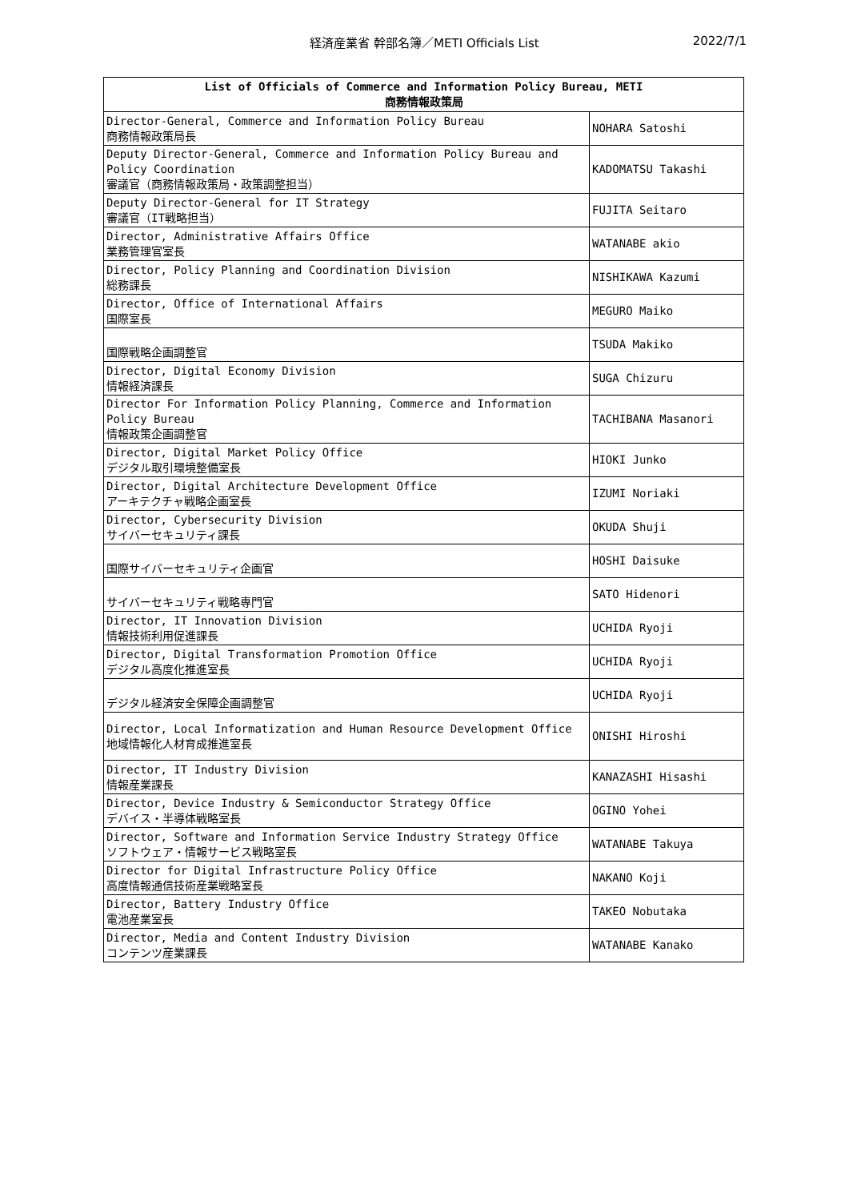経済産業省 幹部名簿／METI Officials List
2022/7/1
| List of Officials of Commerce and Information Policy Bureau, METI 商務情報政策局 | |
| --- | --- |
| Director-General, Commerce and Information Policy Bureau 商務情報政策局長 | NOHARA Satoshi |
| Deputy Director-General, Commerce and Information Policy Bureau and Policy Coordination 審議官（商務情報政策局・政策調整担当） | KADOMATSU Takashi |
| Deputy Director-General for IT Strategy 審議官（IT戦略担当） | FUJITA Seitaro |
| Director, Administrative Affairs Office 業務管理官室長 | WATANABE akio |
| Director, Policy Planning and Coordination Division 総務課長 | NISHIKAWA Kazumi |
| Director, Office of International Affairs 国際室長 | MEGURO Maiko |
| 国際戦略企画調整官 | TSUDA Makiko |
| Director, Digital Economy Division 情報経済課長 | SUGA Chizuru |
| Director For Information Policy Planning, Commerce and Information Policy Bureau 情報政策企画調整官 | TACHIBANA Masanori |
| Director, Digital Market Policy Office デジタル取引環境整備室長 | HIOKI Junko |
| Director, Digital Architecture Development Office アーキテクチャ戦略企画室長 | IZUMI Noriaki |
| Director, Cybersecurity Division サイバーセキュリティ課長 | OKUDA Shuji |
| 国際サイバーセキュリティ企画官 | HOSHI Daisuke |
| サイバーセキュリティ戦略専門官 | SATO Hidenori |
| Director, IT Innovation Division 情報技術利用促進課長 | UCHIDA Ryoji |
| Director, Digital Transformation Promotion Office デジタル高度化推進室長 | UCHIDA Ryoji |
| デジタル経済安全保障企画調整官 | UCHIDA Ryoji |
| Director, Local Informatization and Human Resource Development Office 地域情報化人材育成推進室長 | ONISHI Hiroshi |
| Director, IT Industry Division 情報産業課長 | KANAZASHI Hisashi |
| Director, Device Industry & Semiconductor Strategy Office デバイス・半導体戦略室長 | OGINO Yohei |
| Director, Software and Information Service Industry Strategy Office ソフトウェア・情報サービス戦略室長 | WATANABE Takuya |
| Director for Digital Infrastructure Policy Office 高度情報通信技術産業戦略室長 | NAKANO Koji |
| Director, Battery Industry Office 電池産業室長 | TAKEO Nobutaka |
| Director, Media and Content Industry Division コンテンツ産業課長 | WATANABE Kanako |